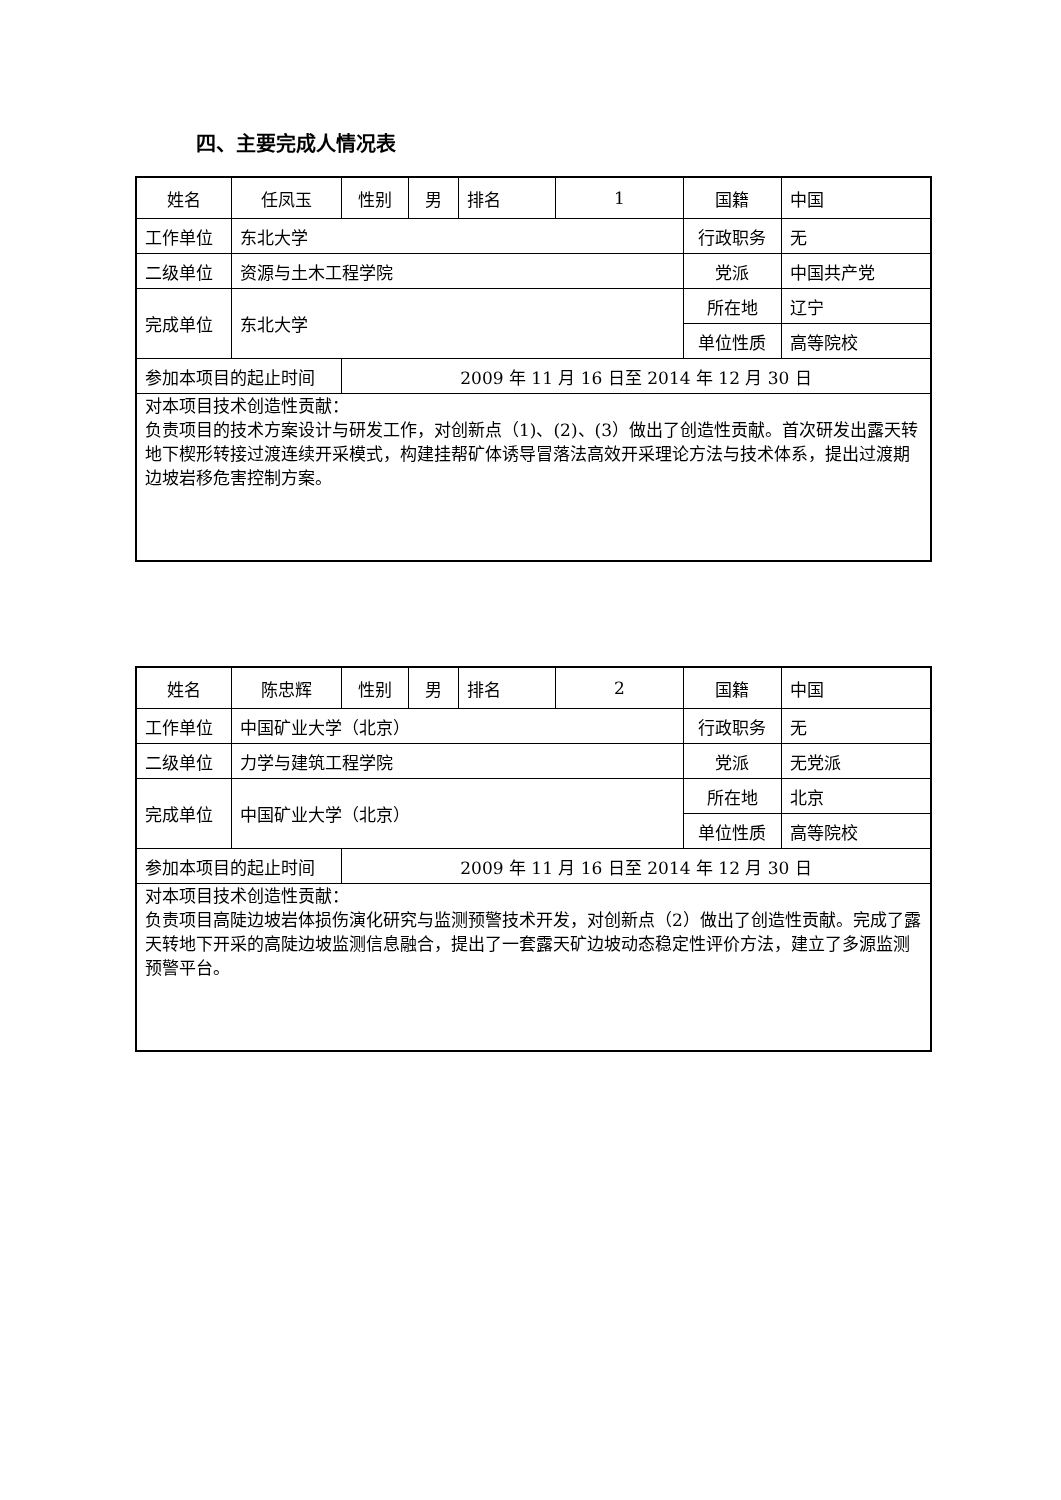四、主要完成人情况表
| 姓名 | 任凤玉 | 性别 | 男 | 排名 | 1 | 国籍 | 中国 |
| 工作单位 | 东北大学 | | | | | 行政职务 | 无 |
| 二级单位 | 资源与土木工程学院 | | | | | 党派 | 中国共产党 |
| 完成单位 | 东北大学 | | | | | 所在地 | 辽宁 |
| | | | | | | 单位性质 | 高等院校 |
| 参加本项目的起止时间 | | 2009 年 11 月 16 日至 2014 年 12 月 30 日 | | | | | |
| 对本项目技术创造性贡献： 负责项目的技术方案设计与研发工作，对创新点（1)、(2)、(3）做出了创造性贡献。首次研发出露天转地下楔形转接过渡连续开采模式，构建挂帮矿体诱导冒落法高效开采理论方法与技术体系，提出过渡期边坡岩移危害控制方案。 | | | | | | | |
| 姓名 | 陈忠辉 | 性别 | 男 | 排名 | 2 | 国籍 | 中国 |
| 工作单位 | 中国矿业大学（北京） | | | | | 行政职务 | 无 |
| 二级单位 | 力学与建筑工程学院 | | | | | 党派 | 无党派 |
| 完成单位 | 中国矿业大学（北京） | | | | | 所在地 | 北京 |
| | | | | | | 单位性质 | 高等院校 |
| 参加本项目的起止时间 | | 2009 年 11 月 16 日至 2014 年 12 月 30 日 | | | | | |
| 对本项目技术创造性贡献： 负责项目高陡边坡岩体损伤演化研究与监测预警技术开发，对创新点（2）做出了创造性贡献。完成了露天转地下开采的高陡边坡监测信息融合，提出了一套露天矿边坡动态稳定性评价方法，建立了多源监测预警平台。 | | | | | | | |